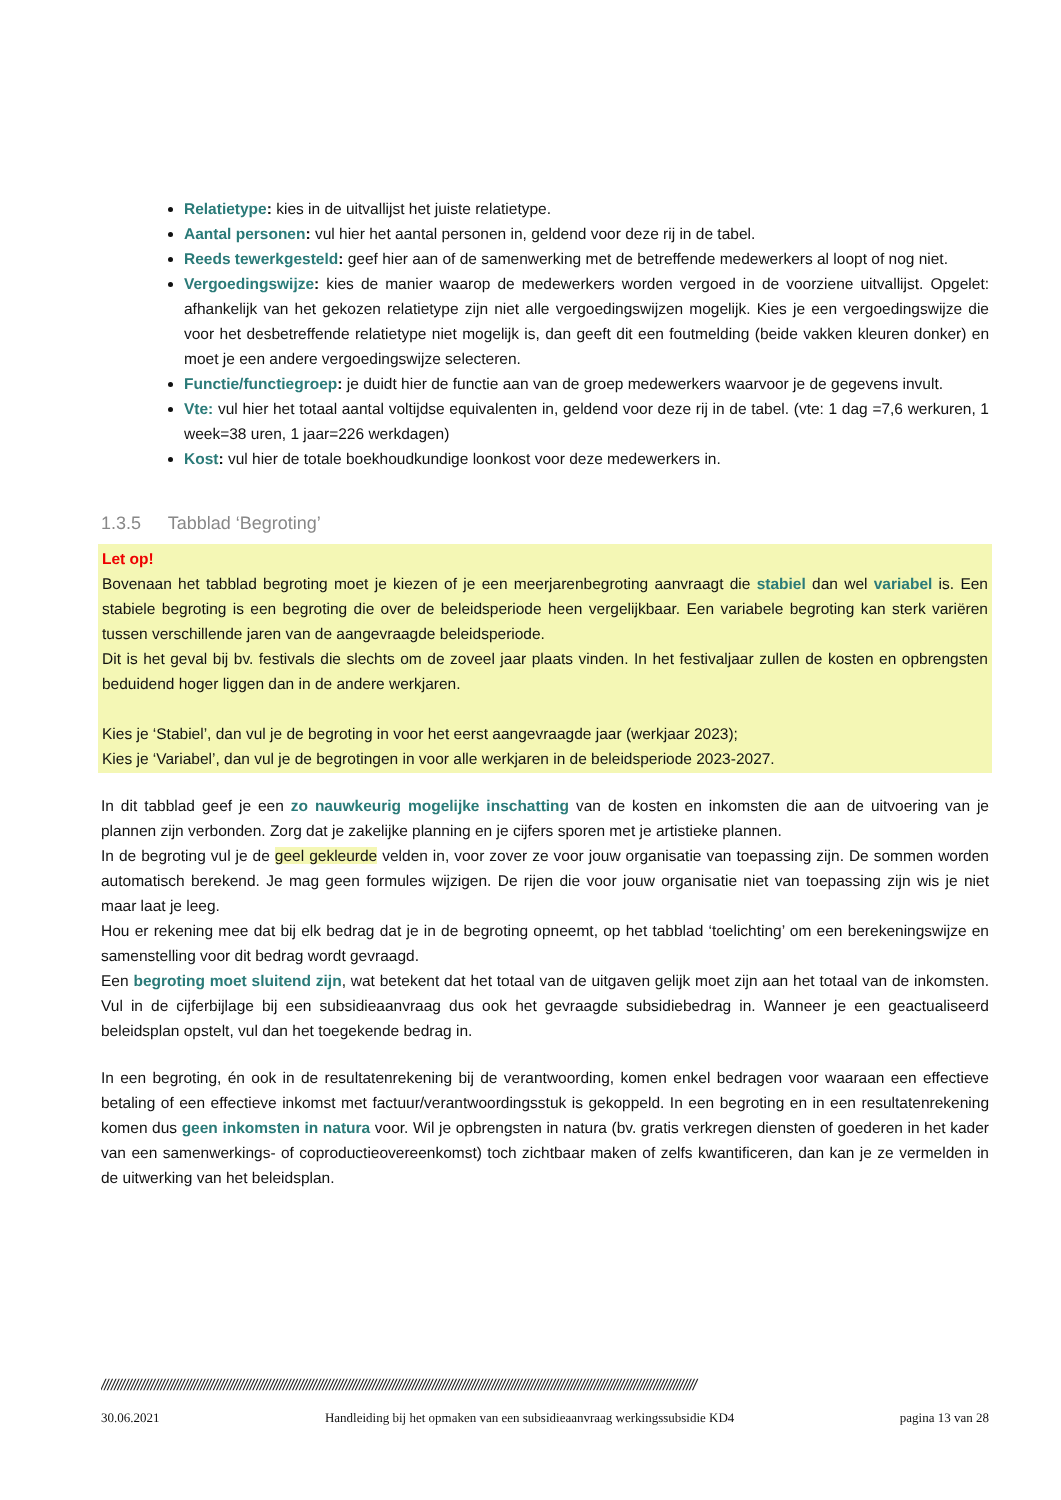Relatietype: kies in de uitvallijst het juiste relatietype.
Aantal personen: vul hier het aantal personen in, geldend voor deze rij in de tabel.
Reeds tewerkgesteld: geef hier aan of de samenwerking met de betreffende medewerkers al loopt of nog niet.
Vergoedingswijze: kies de manier waarop de medewerkers worden vergoed in de voorziene uitvallijst. Opgelet: afhankelijk van het gekozen relatietype zijn niet alle vergoedingswijzen mogelijk. Kies je een vergoedingswijze die voor het desbetreffende relatietype niet mogelijk is, dan geeft dit een foutmelding (beide vakken kleuren donker) en moet je een andere vergoedingswijze selecteren.
Functie/functiegroep: je duidt hier de functie aan van de groep medewerkers waarvoor je de gegevens invult.
Vte: vul hier het totaal aantal voltijdse equivalenten in, geldend voor deze rij in de tabel. (vte: 1 dag =7,6 werkuren, 1 week=38 uren, 1 jaar=226 werkdagen)
Kost: vul hier de totale boekhoudkundige loonkost voor deze medewerkers in.
1.3.5 Tabblad ‘Begroting’
Let op!
Bovenaan het tabblad begroting moet je kiezen of je een meerjarenbegroting aanvraagt die stabiel dan wel variabel is. Een stabiele begroting is een begroting die over de beleidsperiode heen vergelijkbaar. Een variabele begroting kan sterk variëren tussen verschillende jaren van de aangevraagde beleidsperiode.
Dit is het geval bij bv. festivals die slechts om de zoveel jaar plaats vinden. In het festivaljaar zullen de kosten en opbrengsten beduidend hoger liggen dan in de andere werkjaren.
Kies je ‘Stabiel’, dan vul je de begroting in voor het eerst aangevraagde jaar (werkjaar 2023);
Kies je ‘Variabel’, dan vul je de begrotingen in voor alle werkjaren in de beleidsperiode 2023-2027.
In dit tabblad geef je een zo nauwkeurig mogelijke inschatting van de kosten en inkomsten die aan de uitvoering van je plannen zijn verbonden. Zorg dat je zakelijke planning en je cijfers sporen met je artistieke plannen.
In de begroting vul je de geel gekleurde velden in, voor zover ze voor jouw organisatie van toepassing zijn. De sommen worden automatisch berekend. Je mag geen formules wijzigen. De rijen die voor jouw organisatie niet van toepassing zijn wis je niet maar laat je leeg.
Hou er rekening mee dat bij elk bedrag dat je in de begroting opneemt, op het tabblad ‘toelichting’ om een berekeningswijze en samenstelling voor dit bedrag wordt gevraagd.
Een begroting moet sluitend zijn, wat betekent dat het totaal van de uitgaven gelijk moet zijn aan het totaal van de inkomsten. Vul in de cijferbijlage bij een subsidieaanvraag dus ook het gevraagde subsidiebedrag in. Wanneer je een geactualiseerd beleidsplan opstelt, vul dan het toegekende bedrag in.
In een begroting, én ook in de resultatenrekening bij de verantwoording, komen enkel bedragen voor waaraan een effectieve betaling of een effectieve inkomst met factuur/verantwoordingsstuk is gekoppeld. In een begroting en in een resultatenrekening komen dus geen inkomsten in natura voor. Wil je opbrengsten in natura (bv. gratis verkregen diensten of goederen in het kader van een samenwerkings- of coproductieovereenkomst) toch zichtbaar maken of zelfs kwantificeren, dan kan je ze vermelden in de uitwerking van het beleidsplan.
////////////////////////////////////////////////////////////////////////////////////////////////////////////////////////////////////////////////////////////////////////////////////
30.06.2021 Handleiding bij het opmaken van een subsidieaanvraag werkingssubsidie KD4 pagina 13 van 28